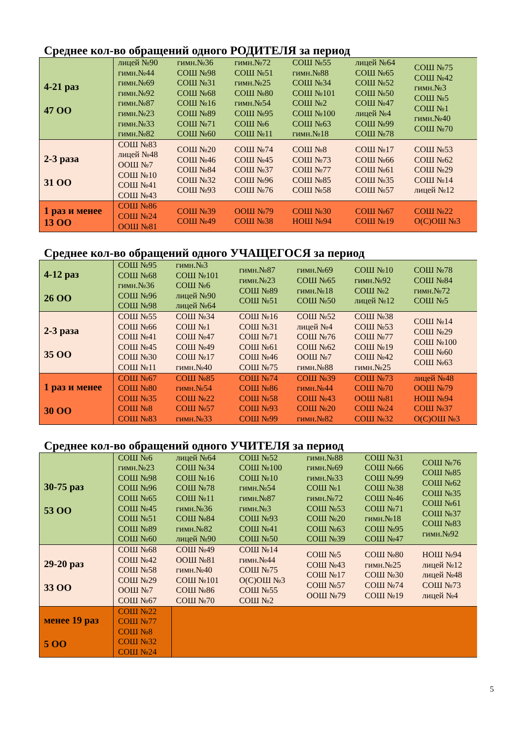Среднее кол-во обращений одного РОДИТЕЛЯ за период
| 4-21 раз 47 ОО | лицей №90 гимн.№44 гимн.№69 гимн.№92 гимн.№87 гимн.№23 гимн.№33 гимн.№82 | гимн.№36 СОШ №98 СОШ №31 СОШ №68 СОШ №16 СОШ №89 СОШ №71 СОШ №60 | гимн.№72 СОШ №51 гимн.№25 СОШ №80 гимн.№54 СОШ №95 СОШ №6 СОШ №11 | СОШ №55 гимн.№88 СОШ №34 СОШ №101 СОШ №2 СОШ №100 СОШ №63 гимн.№18 | лицей №64 СОШ №65 СОШ №52 СОШ №50 СОШ №47 лицей №4 СОШ №99 СОШ №78 | СОШ №75 СОШ №42 гимн.№3 СОШ №5 СОШ №1 гимн.№40 СОШ №70 |
| 2-3 раза 31 ОО | СОШ №83 лицей №48 ООШ №7 СОШ №10 СОШ №41 СОШ №43 | СОШ №20 СОШ №46 СОШ №84 СОШ №32 СОШ №93 | СОШ №74 СОШ №45 СОШ №37 СОШ №96 СОШ №76 | СОШ №8 СОШ №73 СОШ №77 СОШ №85 СОШ №58 | СОШ №17 СОШ №66 СОШ №61 СОШ №35 СОШ №57 | СОШ №53 СОШ №62 СОШ №29 СОШ №14 лицей №12 |
| 1 раз и менее 13 ОО | СОШ №86 СОШ №24 ООШ №81 | СОШ №39 СОШ №49 | ООШ №79 СОШ №38 | СОШ №30 НОШ №94 | СОШ №67 СОШ №19 | СОШ №22 О(С)ОШ №3 |
Среднее кол-во обращений одного УЧАЩЕГОСЯ за период
| 4-12 раз 26 ОО | СОШ №95 СОШ №68 гимн.№36 СОШ №96 СОШ №98 | гимн.№3 СОШ №101 СОШ №6 лицей №90 лицей №64 | гимн.№87 гимн.№23 СОШ №89 СОШ №51 | гимн.№69 СОШ №65 гимн.№18 СОШ №50 | СОШ №10 гимн.№92 СОШ №2 лицей №12 | СОШ №78 СОШ №84 гимн.№72 СОШ №5 |
| 2-3 раза 35 ОО | СОШ №55 СОШ №66 СОШ №41 СОШ №45 СОШ №30 СОШ №11 | СОШ №34 СОШ №1 СОШ №47 СОШ №49 СОШ №17 гимн.№40 | СОШ №16 СОШ №31 СОШ №71 СОШ №61 СОШ №46 СОШ №75 | СОШ №52 лицей №4 СОШ №76 СОШ №62 ООШ №7 гимн.№88 | СОШ №38 СОШ №53 СОШ №77 СОШ №19 СОШ №42 гимн.№25 | СОШ №14 СОШ №29 СОШ №100 СОШ №60 СОШ №63 |
| 1 раз и менее 30 ОО | СОШ №67 СОШ №80 СОШ №35 СОШ №8 СОШ №83 | СОШ №85 гимн.№54 СОШ №22 СОШ №57 гимн.№33 | СОШ №74 СОШ №86 СОШ №58 СОШ №93 СОШ №99 | СОШ №39 гимн.№44 СОШ №43 СОШ №20 гимн.№82 | СОШ №73 СОШ №70 ООШ №81 СОШ №24 СОШ №32 | лицей №48 ООШ №79 НОШ №94 СОШ №37 О(С)ОШ №3 |
Среднее кол-во обращений одного УЧИТЕЛЯ за период
| 30-75 раз 53 ОО | СОШ №6 гимн.№23 СОШ №98 СОШ №96 СОШ №65 СОШ №45 СОШ №51 СОШ №89 СОШ №60 | лицей №64 СОШ №34 СОШ №16 СОШ №78 СОШ №11 гимн.№36 СОШ №84 гимн.№82 лицей №90 | СОШ №52 СОШ №100 СОШ №10 гимн.№54 гимн.№87 гимн.№3 СОШ №93 СОШ №41 СОШ №50 | гимн.№88 гимн.№69 гимн.№33 СОШ №1 гимн.№72 СОШ №53 СОШ №20 СОШ №63 СОШ №39 | СОШ №31 СОШ №66 СОШ №99 СОШ №38 СОШ №46 СОШ №71 гимн.№18 СОШ №95 СОШ №47 | СОШ №76 СОШ №85 СОШ №62 СОШ №35 СОШ №61 СОШ №37 СОШ №83 гимн.№92 |
| 29-20 раз 33 ОО | СОШ №68 СОШ №42 СОШ №58 СОШ №29 ООШ №7 СОШ №67 | СОШ №49 ООШ №81 гимн.№40 СОШ №101 СОШ №86 СОШ №70 | СОШ №14 гимн.№44 СОШ №75 О(С)ОШ №3 СОШ №55 СОШ №2 | СОШ №5 СОШ №43 СОШ №17 СОШ №57 ООШ №79 | СОШ №80 гимн.№25 СОШ №30 СОШ №74 СОШ №19 | НОШ №94 лицей №12 лицей №48 СОШ №73 лицей №4 |
| менее 19 раз 5 ОО | СОШ №22 СОШ №77 СОШ №8 СОШ №32 СОШ №24 | | | | | |
5